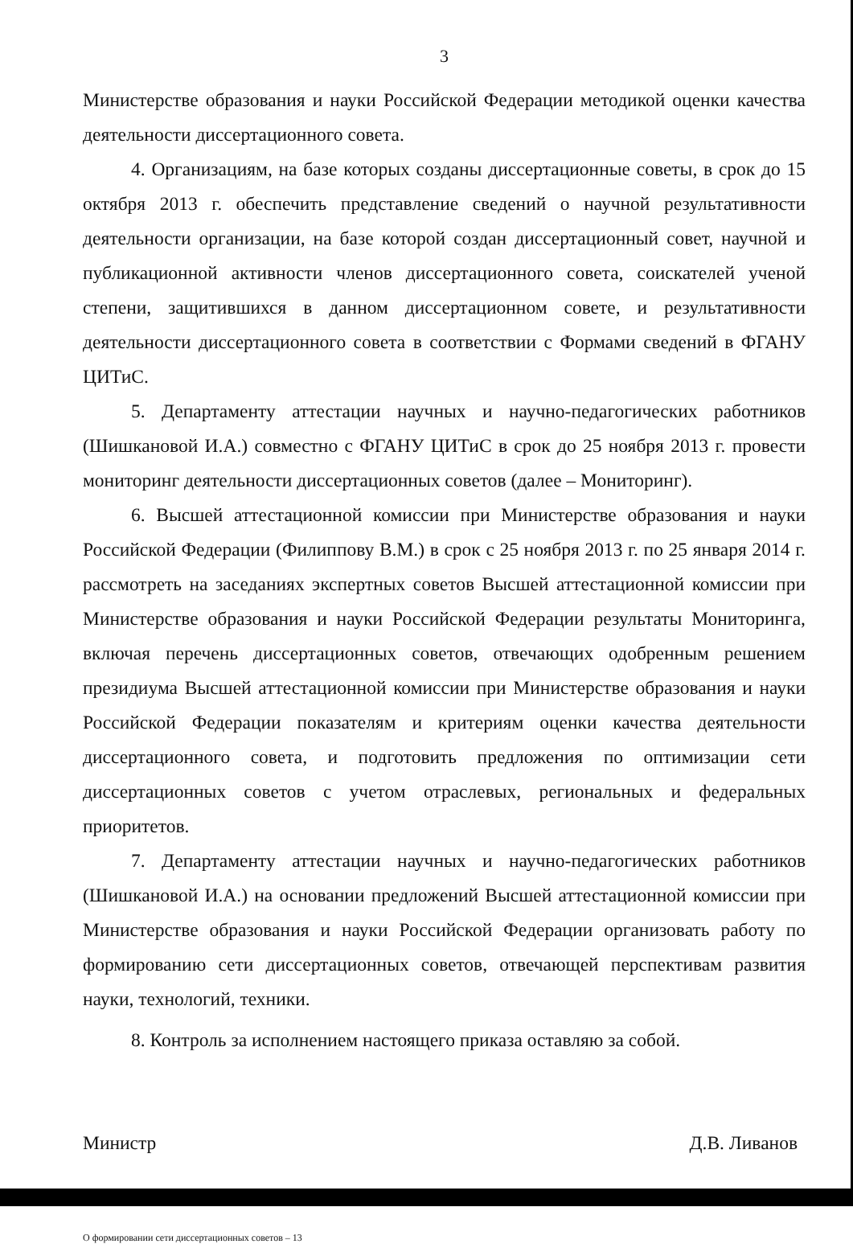3
Министерстве образования и науки Российской Федерации методикой оценки качества деятельности диссертационного совета.
4. Организациям, на базе которых созданы диссертационные советы, в срок до 15 октября 2013 г. обеспечить представление сведений о научной результативности деятельности организации, на базе которой создан диссертационный совет, научной и публикационной активности членов диссертационного совета, соискателей ученой степени, защитившихся в данном диссертационном совете, и результативности деятельности диссертационного совета в соответствии с Формами сведений в ФГАНУ ЦИТиС.
5. Департаменту аттестации научных и научно-педагогических работников (Шишкановой И.А.) совместно с ФГАНУ ЦИТиС в срок до 25 ноября 2013 г. провести мониторинг деятельности диссертационных советов (далее – Мониторинг).
6. Высшей аттестационной комиссии при Министерстве образования и науки Российской Федерации (Филиппову В.М.) в срок с 25 ноября 2013 г. по 25 января 2014 г. рассмотреть на заседаниях экспертных советов Высшей аттестационной комиссии при Министерстве образования и науки Российской Федерации результаты Мониторинга, включая перечень диссертационных советов, отвечающих одобренным решением президиума Высшей аттестационной комиссии при Министерстве образования и науки Российской Федерации показателям и критериям оценки качества деятельности диссертационного совета, и подготовить предложения по оптимизации сети диссертационных советов с учетом отраслевых, региональных и федеральных приоритетов.
7. Департаменту аттестации научных и научно-педагогических работников (Шишкановой И.А.) на основании предложений Высшей аттестационной комиссии при Министерстве образования и науки Российской Федерации организовать работу по формированию сети диссертационных советов, отвечающей перспективам развития науки, технологий, техники.
8. Контроль за исполнением настоящего приказа оставляю за собой.
Министр Д.В. Ливанов
О формировании сети диссертационных советов – 13